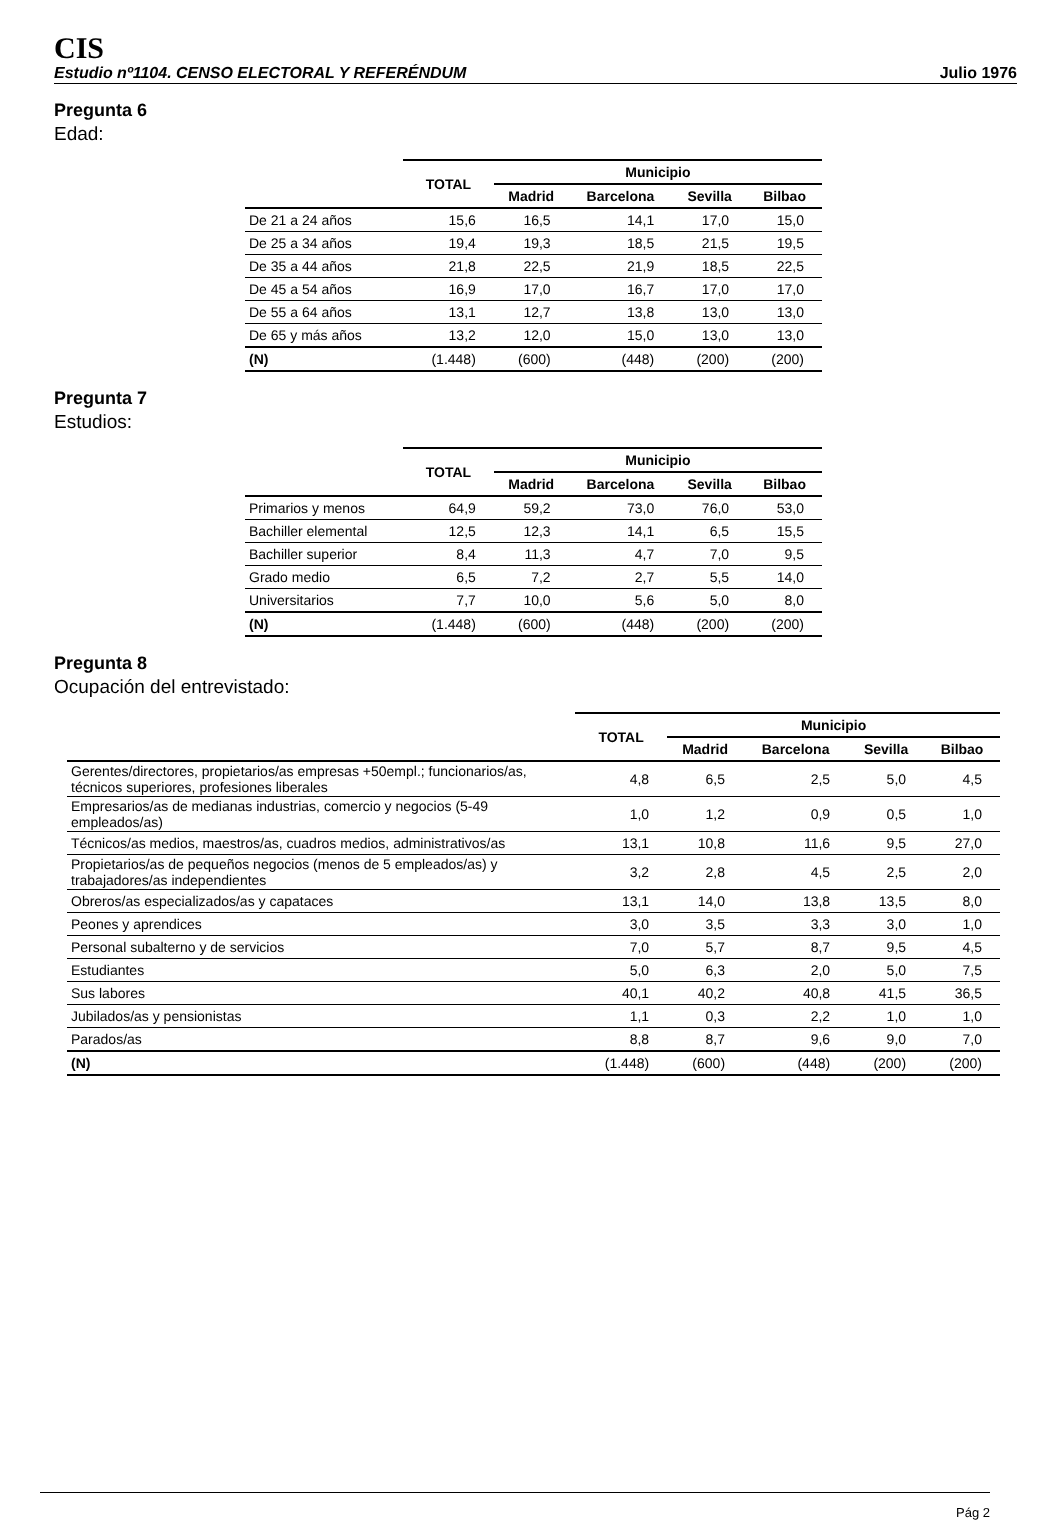CIS
Estudio nº1104. CENSO ELECTORAL Y REFERÉNDUM Julio 1976
Pregunta 6
Edad:
| | TOTAL | Municipio | | | |
| --- | --- | --- | --- | --- | --- |
| | | Madrid | Barcelona | Sevilla | Bilbao |
| De 21 a 24 años | 15,6 | 16,5 | 14,1 | 17,0 | 15,0 |
| De 25 a 34 años | 19,4 | 19,3 | 18,5 | 21,5 | 19,5 |
| De 35 a 44 años | 21,8 | 22,5 | 21,9 | 18,5 | 22,5 |
| De 45 a 54 años | 16,9 | 17,0 | 16,7 | 17,0 | 17,0 |
| De 55 a 64 años | 13,1 | 12,7 | 13,8 | 13,0 | 13,0 |
| De 65 y más años | 13,2 | 12,0 | 15,0 | 13,0 | 13,0 |
| (N) | (1.448) | (600) | (448) | (200) | (200) |
Pregunta 7
Estudios:
| | TOTAL | Municipio | | | |
| --- | --- | --- | --- | --- | --- |
| | | Madrid | Barcelona | Sevilla | Bilbao |
| Primarios y menos | 64,9 | 59,2 | 73,0 | 76,0 | 53,0 |
| Bachiller elemental | 12,5 | 12,3 | 14,1 | 6,5 | 15,5 |
| Bachiller superior | 8,4 | 11,3 | 4,7 | 7,0 | 9,5 |
| Grado medio | 6,5 | 7,2 | 2,7 | 5,5 | 14,0 |
| Universitarios | 7,7 | 10,0 | 5,6 | 5,0 | 8,0 |
| (N) | (1.448) | (600) | (448) | (200) | (200) |
Pregunta 8
Ocupación del entrevistado:
| | TOTAL | Municipio | | | |
| --- | --- | --- | --- | --- | --- |
| | | Madrid | Barcelona | Sevilla | Bilbao |
| Gerentes/directores, propietarios/as empresas +50empl.; funcionarios/as, técnicos superiores, profesiones liberales | 4,8 | 6,5 | 2,5 | 5,0 | 4,5 |
| Empresarios/as de medianas industrias, comercio y negocios (5-49 empleados/as) | 1,0 | 1,2 | 0,9 | 0,5 | 1,0 |
| Técnicos/as medios, maestros/as, cuadros medios, administrativos/as | 13,1 | 10,8 | 11,6 | 9,5 | 27,0 |
| Propietarios/as de pequeños negocios (menos de 5 empleados/as) y trabajadores/as independientes | 3,2 | 2,8 | 4,5 | 2,5 | 2,0 |
| Obreros/as especializados/as y capataces | 13,1 | 14,0 | 13,8 | 13,5 | 8,0 |
| Peones y aprendices | 3,0 | 3,5 | 3,3 | 3,0 | 1,0 |
| Personal subalterno y de servicios | 7,0 | 5,7 | 8,7 | 9,5 | 4,5 |
| Estudiantes | 5,0 | 6,3 | 2,0 | 5,0 | 7,5 |
| Sus labores | 40,1 | 40,2 | 40,8 | 41,5 | 36,5 |
| Jubilados/as y pensionistas | 1,1 | 0,3 | 2,2 | 1,0 | 1,0 |
| Parados/as | 8,8 | 8,7 | 9,6 | 9,0 | 7,0 |
| (N) | (1.448) | (600) | (448) | (200) | (200) |
Pág 2